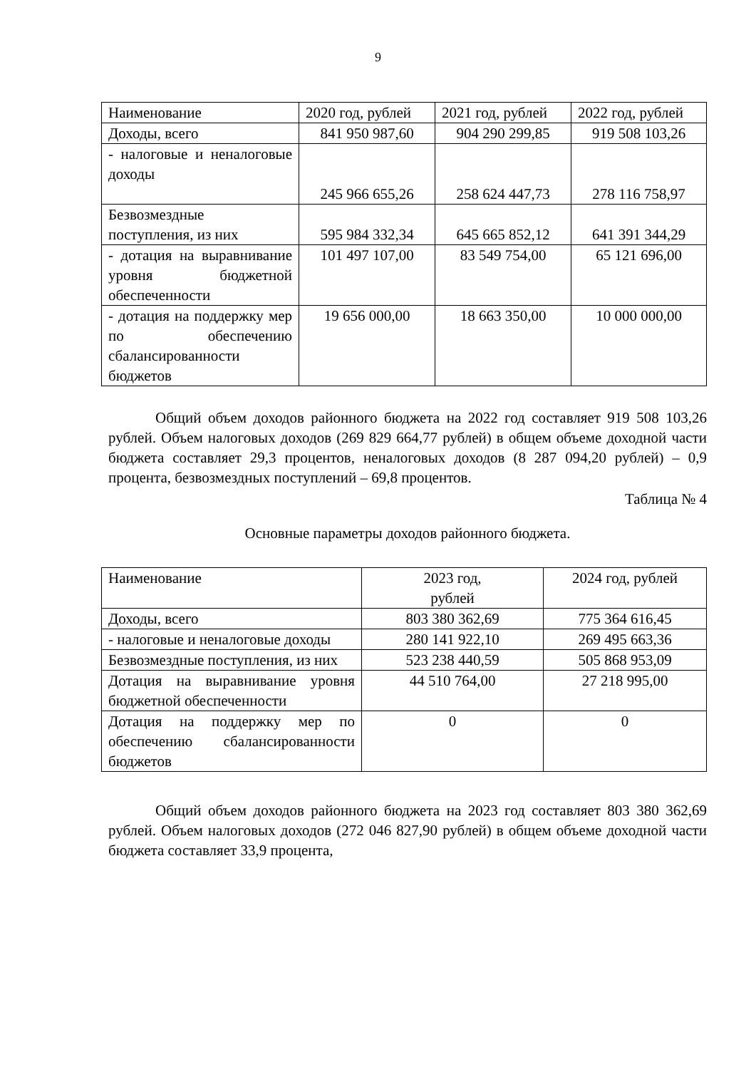9
| Наименование | 2020 год, рублей | 2021 год, рублей | 2022 год, рублей |
| Доходы, всего | 841 950 987,60 | 904 290 299,85 | 919 508 103,26 |
| - налоговые и неналоговые доходы | 245 966 655,26 | 258 624 447,73 | 278 116 758,97 |
| Безвозмездные поступления, из них | 595 984 332,34 | 645 665 852,12 | 641 391 344,29 |
| - дотация на выравнивание уровня бюджетной обеспеченности | 101 497 107,00 | 83 549 754,00 | 65 121 696,00 |
| - дотация на поддержку мер по обеспечению сбалансированности бюджетов | 19 656 000,00 | 18 663 350,00 | 10 000 000,00 |
Общий объем доходов районного бюджета на 2022 год составляет 919 508 103,26 рублей. Объем налоговых доходов (269 829 664,77 рублей) в общем объеме доходной части бюджета составляет 29,3 процентов, неналоговых доходов (8 287 094,20 рублей) – 0,9 процента, безвозмездных поступлений – 69,8 процентов.
Таблица № 4
Основные параметры доходов районного бюджета.
| Наименование | 2023 год, рублей | 2024 год, рублей |
| Доходы, всего | 803 380 362,69 | 775 364 616,45 |
| - налоговые и неналоговые доходы | 280 141 922,10 | 269 495 663,36 |
| Безвозмездные поступления, из них | 523 238 440,59 | 505 868 953,09 |
| Дотация на выравнивание уровня бюджетной обеспеченности | 44 510 764,00 | 27 218 995,00 |
| Дотация на поддержку мер по обеспечению сбалансированности бюджетов | 0 | 0 |
Общий объем доходов районного бюджета на 2023 год составляет 803 380 362,69 рублей. Объем налоговых доходов (272 046 827,90 рублей) в общем объеме доходной части бюджета составляет 33,9 процента,